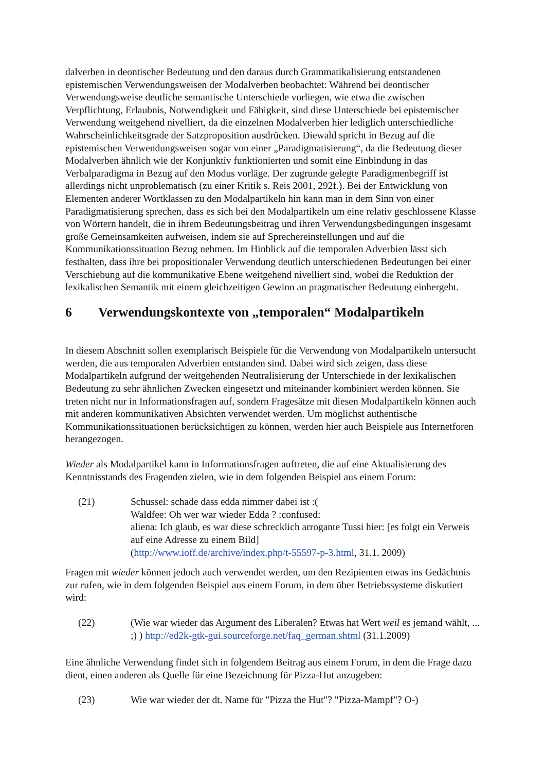dalverben in deontischer Bedeutung und den daraus durch Grammatikalisierung entstandenen epistemischen Verwendungsweisen der Modalverben beobachtet: Während bei deontischer Verwendungsweise deutliche semantische Unterschiede vorliegen, wie etwa die zwischen Verpflichtung, Erlaubnis, Notwendigkeit und Fähigkeit, sind diese Unterschiede bei epistemischer Verwendung weitgehend nivelliert, da die einzelnen Modalverben hier lediglich unterschiedliche Wahrscheinlichkeitsgrade der Satzproposition ausdrücken. Diewald spricht in Bezug auf die epistemischen Verwendungsweisen sogar von einer „Paradigmatisierung“, da die Bedeutung dieser Modalverben ähnlich wie der Konjunktiv funktionierten und somit eine Einbindung in das Verbalparadigma in Bezug auf den Modus vorläge. Der zugrunde gelegte Paradigmenbegriff ist allerdings nicht unproblematisch (zu einer Kritik s. Reis 2001, 292f.). Bei der Entwicklung von Elementen anderer Wortklassen zu den Modalpartikeln hin kann man in dem Sinn von einer Paradigmatisierung sprechen, dass es sich bei den Modalpartikeln um eine relativ geschlossene Klasse von Wörtern handelt, die in ihrem Bedeutungsbeitrag und ihren Verwendungsbedingungen insgesamt große Gemeinsamkeiten aufweisen, indem sie auf Sprechereinstellungen und auf die Kommunikationssituation Bezug nehmen. Im Hinblick auf die temporalen Adverbien lässt sich festhalten, dass ihre bei propositionaler Verwendung deutlich unterschiedenen Bedeutungen bei einer Verschiebung auf die kommunikative Ebene weitgehend nivelliert sind, wobei die Reduktion der lexikalischen Semantik mit einem gleichzeitigen Gewinn an pragmatischer Bedeutung einhergeht.
6 Verwendungskontexte von „temporalen“ Modalpartikeln
In diesem Abschnitt sollen exemplarisch Beispiele für die Verwendung von Modalpartikeln untersucht werden, die aus temporalen Adverbien entstanden sind. Dabei wird sich zeigen, dass diese Modalpartikeln aufgrund der weitgehenden Neutralisierung der Unterschiede in der lexikalischen Bedeutung zu sehr ähnlichen Zwecken eingesetzt und miteinander kombiniert werden können. Sie treten nicht nur in Informationsfragen auf, sondern Fragesätze mit diesen Modalpartikeln können auch mit anderen kommunikativen Absichten verwendet werden. Um möglichst authentische Kommunikationssituationen berücksichtigen zu können, werden hier auch Beispiele aus Internetforen herangezogen.
Wieder als Modalpartikel kann in Informationsfragen auftreten, die auf eine Aktualisierung des Kenntnisstands des Fragenden zielen, wie in dem folgenden Beispiel aus einem Forum:
(21) Schussel: schade dass edda nimmer dabei ist :(
Waldfee: Oh wer war wieder Edda ? :confused:
aliena: Ich glaub, es war diese schrecklich arrogante Tussi hier: [es folgt ein Verweis auf eine Adresse zu einem Bild]
(http://www.ioff.de/archive/index.php/t-55597-p-3.html, 31.1. 2009)
Fragen mit wieder können jedoch auch verwendet werden, um den Rezipienten etwas ins Gedächtnis zur rufen, wie in dem folgenden Beispiel aus einem Forum, in dem über Betriebssysteme diskutiert wird:
(22) (Wie war wieder das Argument des Liberalen? Etwas hat Wert weil es jemand wählt, ... ;) ) http://ed2k-gtk-gui.sourceforge.net/faq_german.shtml (31.1.2009)
Eine ähnliche Verwendung findet sich in folgendem Beitrag aus einem Forum, in dem die Frage dazu dient, einen anderen als Quelle für eine Bezeichnung für Pizza-Hut anzugeben:
(23) Wie war wieder der dt. Name für "Pizza the Hut"? "Pizza-Mampf"? O-)